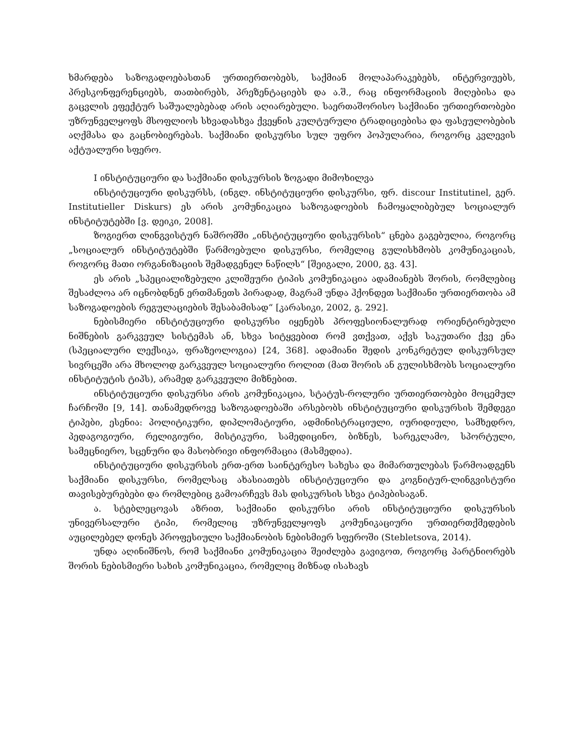ხმარდება საზოგადოებასთან ურთიერთობებს, საქმიან მოლაპარაკებებს, ინტერვიუებს, პრესკონფერენციებს, თათბირებს, პრეზენტაციებს და ა.შ., რაც ინფორმაციის მიღებისა და გაცვლის ეფექტურ საშუალებებად არის აღიარებული. საერთაშორისო საქმიანი ურთიერთობები უზრუნველყოფს მსოფლიოს სხვადასხვა ქვეყნის კულტურული ტრადიციებისა და ფასეულობების აღქმასა და გაცნობიერებას. საქმიანი დისკურსი სულ უფრო პოპულარია, როგორც კვლევის აქტუალური სფერო.
I ინსტიტუციური და საქმიანი დისკურსის ზოგადი მიმოხილვა
ინსტიტუციური დისკურსს, (ინგლ. ინსტიტუციური დისკურსი, ფრ. discour Institutinel, გერ. Institutieller Diskurs) ეს არის კომუნიკაცია საზოგადოების ჩამოყალიბებულ სოციალურ ინსტიტუტებში [ვ. დეიკი, 2008].
ზოგიერთ ლინგვისტურ ნაშრომში „ინსტიტუციური დისკურსის“ ცნება გაგებულია, როგორც „სოციალურ ინსტიტუტებში წარმოებული დისკურსი, რომელიც გულისხმობს კომუნიკაციას, როგორც მათი ორგანიზაციის შემადგენელ ნაწილს“ [შეიგალი, 2000, გვ. 43].
ეს არის „სპეციალიზებული კლიშეური ტიპის კომუნიკაცია ადამიანებს შორის, რომლებიც შესაძლოა არ იცნობდნენ ერთმანეთს პირადად, მაგრამ უნდა ჰქონდეთ საქმიანი ურთიერთობა ამ საზოგადოების რეგულაციების შესაბამისად“ [კარასიკი, 2002, გ. 292].
ნებისმიერი ინსტიტუციური დისკურსი იყენებს პროფესიონალურად ორიენტირებული ნიშნების გარკვეულ სისტემას ან, სხვა სიტყვებით რომ ვთქვათ, აქვს საკუთარი ქვე ენა (სპეციალური ლექსიკა, ფრაზეოლოგია) [24, 368]. ადამიანი შედის კონკრეტულ დისკურსულ სივრცეში არა მხოლოდ გარკვეულ სოციალური როლით (მათ შორის ან გულისხმობს სოციალური ინსტიტუტის ტიპს), არამედ გარკვეული მიზნებით.
ინსტიტუციური დისკურსი არის კომუნიკაცია, სტატუს-როლური ურთიერთობები მოცემულ ჩარჩოში [9, 14]. თანამედროვე საზოგადოებაში არსებობს ინსტიტუციური დისკურსის შემდეგი ტიპები, ესენია: პოლიტიკური, დიპლომატიური, ადმინისტრაციული, იურიდიული, სამხედრო, პედაგოგიური, რელიგიური, მისტიკური, სამედიცინო, ბიზნეს, სარეკლამო, სპორტული, სამეცნიერო, სცენური და მასობრივი ინფორმაცია (მასმედია).
ინსტიტუციური დისკურსის ერთ-ერთ საინტერესო სახესა და მიმართულებას წარმოადგენს საქმიანი დისკურსი, რომელსაც ახასიათებს ინსტიტუციური და კოგნიტურ-ლინგვისტური თავისებურებები და რომლებიც გამოარჩევს მას დისკურსის სხვა ტიპებისაგან.
ა. სტებლეცოვას აზრით, საქმიანი დისკურსი არის ინსტიტუციური დისკურსის უნივერსალური ტიპი, რომელიც უზრუნველყოფს კომუნიკაციური ურთიერთქმედების აუცილებელ დონეს პროფესიული საქმიანობის ნებისმიერ სფეროში (Stebletsova, 2014).
უნდა აღინიშნოს, რომ საქმიანი კომუნიკაცია შეიძლება გავიგოთ, როგორც პარტნიორებს შორის ნებისმიერი სახის კომუნიკაცია, რომელიც მიზნად ისახავს